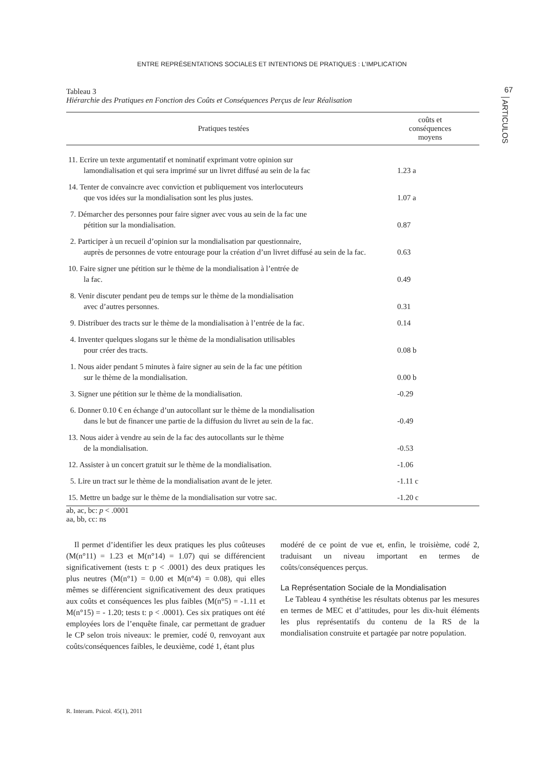ENTRE REPRÉSENTATIONS SOCIALES ET INTENTIONS DE PRATIQUES : L’IMPLICATION
67
ARTICULOS
Tableau 3
Hiérarchie des Pratiques en Fonction des Coûts et Conséquences Perçus de leur Réalisation
| Pratiques testées | coûts et conséquences moyens |
| --- | --- |
| 11. Ecrire un texte argumentatif et nominatif exprimant votre opinion sur lamondialisation et qui sera imprimé sur un livret diffusé au sein de la fac | 1.23 a |
| 14. Tenter de convaincre avec conviction et publiquement vos interlocuteurs que vos idées sur la mondialisation sont les plus justes. | 1.07 a |
| 7. Démarcher des personnes pour faire signer avec vous au sein de la fac une pétition sur la mondialisation. | 0.87 |
| 2. Participer à un recueil d’opinion sur la mondialisation par questionnaire, auprès de personnes de votre entourage pour la création d’un livret diffusé au sein de la fac. | 0.63 |
| 10. Faire signer une pétition sur le thème de la mondialisation à l’entrée de la fac. | 0.49 |
| 8. Venir discuter pendant peu de temps sur le thème de la mondialisation avec d’autres personnes. | 0.31 |
| 9. Distribuer des tracts sur le thème de la mondialisation à l’entrée de la fac. | 0.14 |
| 4. Inventer quelques slogans sur le thème de la mondialisation utilisables pour créer des tracts. | 0.08 b |
| 1. Nous aider pendant 5 minutes à faire signer au sein de la fac une pétition sur le thème de la mondialisation. | 0.00 b |
| 3. Signer une pétition sur le thème de la mondialisation. | -0.29 |
| 6. Donner 0.10 € en échange d’un autocollant sur le thème de la mondialisation dans le but de financer une partie de la diffusion du livret au sein de la fac. | -0.49 |
| 13. Nous aider à vendre au sein de la fac des autocollants sur le thème de la mondialisation. | -0.53 |
| 12. Assister à un concert gratuit sur le thème de la mondialisation. | -1.06 |
| 5. Lire un tract sur le thème de la mondialisation avant de le jeter. | -1.11 c |
| 15. Mettre un badge sur le thème de la mondialisation sur votre sac. | -1.20 c |
ab, ac, bc: p < .0001
aa, bb, cc: ns
Il permet d’identifier les deux pratiques les plus coûteuses (M(n°11) = 1.23 et M(n°14) = 1.07) qui se différencient significativement (tests t: p < .0001) des deux pratiques les plus neutres (M(n°1) = 0.00 et M(n°4) = 0.08), qui elles mêmes se différencient significativement des deux pratiques aux coûts et conséquences les plus faibles (M(n°5) = -1.11 et M(n°15) = - 1.20; tests t: p < .0001). Ces six pratiques ont été employées lors de l’enquête finale, car permettant de graduer le CP selon trois niveaux: le premier, codé 0, renvoyant aux coûts/conséquences faibles, le deuxième, codé 1, étant plus
modéré de ce point de vue et, enfin, le troisième, codé 2, traduisant un niveau important en termes de coûts/conséquences perçus.
La Représentation Sociale de la Mondialisation
Le Tableau 4 synthétise les résultats obtenus par les mesures en termes de MEC et d’attitudes, pour les dix-huit éléments les plus représentatifs du contenu de la RS de la mondialisation construite et partagée par notre population.
R. Interam. Psicol. 45(1), 2011